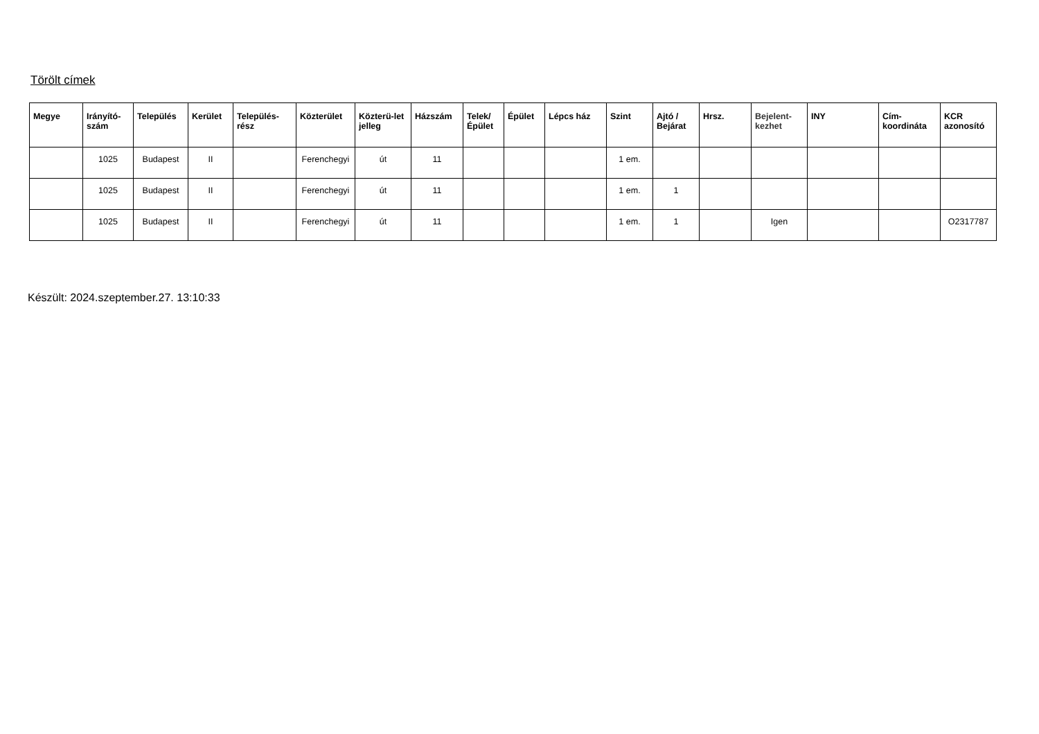Törölt címek
| Megye | Irányító-szám | Település | Kerület | Település-rész | Közterület | Közterü-let jelleg | Házszám | Telek/ Épület | Épület | Lépcs ház | Szint | Ajtó / Bejárat | Hrsz. | Bejelent-kezhet | INY | Cím-koordináta | KCR azonosító |
| --- | --- | --- | --- | --- | --- | --- | --- | --- | --- | --- | --- | --- | --- | --- | --- | --- | --- |
| | 1025 | Budapest | II | | Ferenchegyi | út | 11 | | | | 1 em. | | | | | | |
| | 1025 | Budapest | II | | Ferenchegyi | út | 11 | | | | 1 em. | 1 | | | | | |
| | 1025 | Budapest | II | | Ferenchegyi | út | 11 | | | | 1 em. | 1 | | Igen | | | O2317787 |
Készült: 2024.szeptember.27. 13:10:33